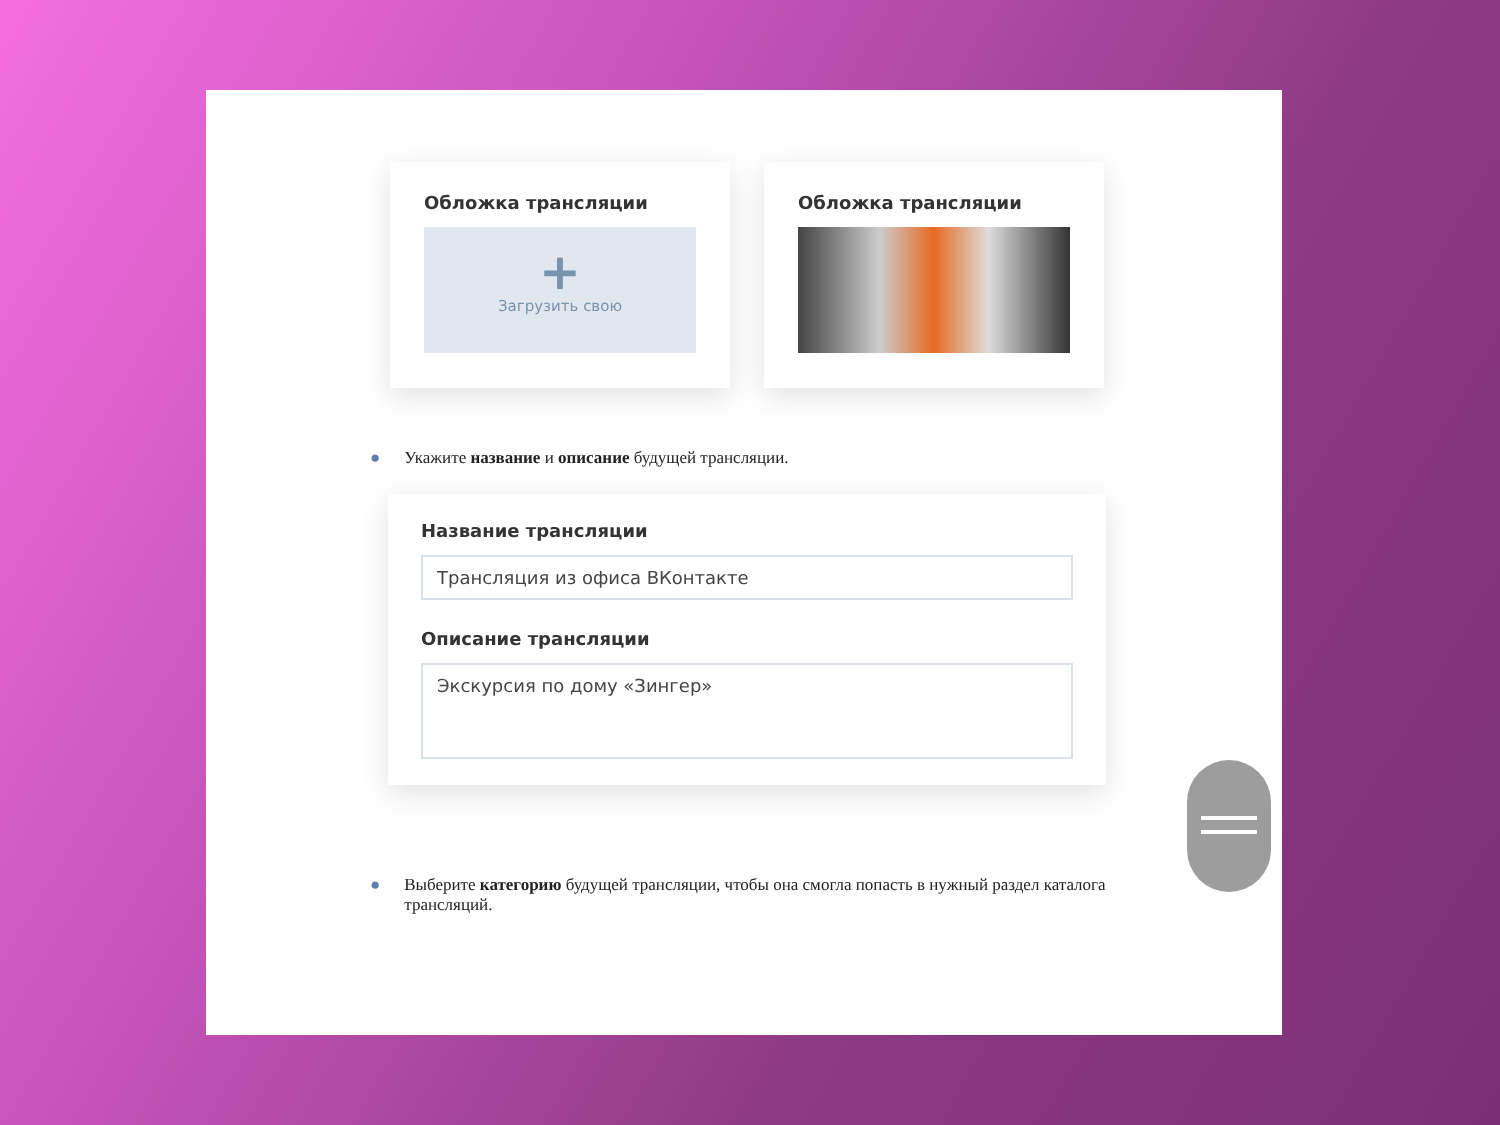Обложка трансляции
+
Загрузить свою
Обложка трансляции
● Укажите название и описание будущей трансляции.
Название трансляции
Трансляция из офиса ВКонтакте
Описание трансляции
Экскурсия по дому «Зингер»
● Выберите категорию будущей трансляции, чтобы она смогла попасть в нужный раздел каталога трансляций.